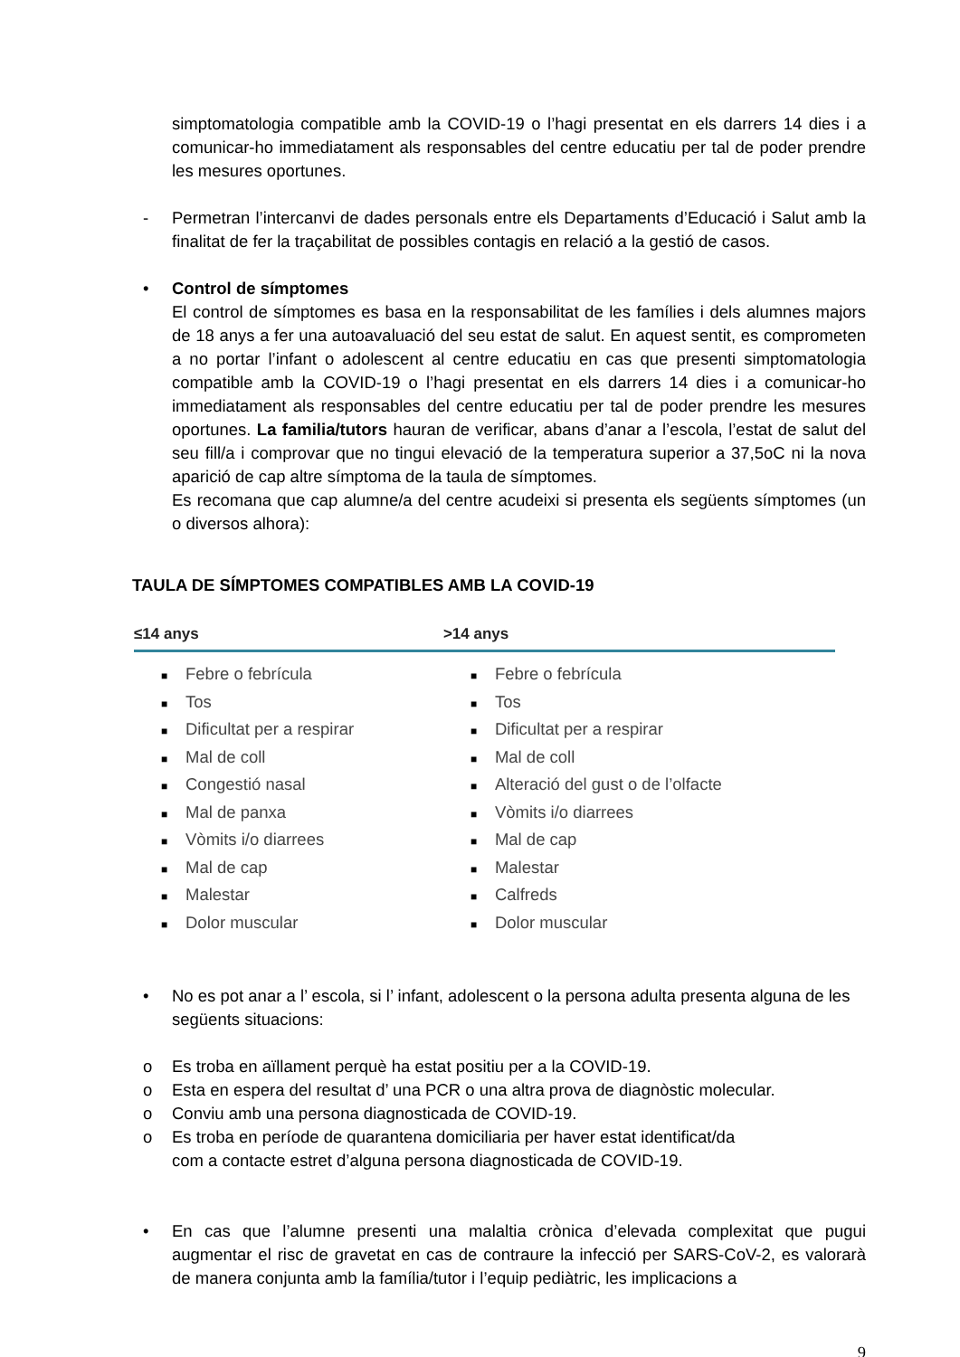simptomatologia compatible amb la COVID-19 o l’hagi presentat en els darrers 14 dies i a comunicar-ho immediatament als responsables del centre educatiu per tal de poder prendre les mesures oportunes.
- Permetran l’intercanvi de dades personals entre els Departaments d’Educació i Salut amb la finalitat de fer la traçabilitat de possibles contagis en relació a la gestió de casos.
• Control de símptomes
El control de símptomes es basa en la responsabilitat de les famílies i dels alumnes majors de 18 anys a fer una autoavaluació del seu estat de salut. En aquest sentit, es comprometen a no portar l’infant o adolescent al centre educatiu en cas que presenti simptomatologia compatible amb la COVID-19 o l’hagi presentat en els darrers 14 dies i a comunicar-ho immediatament als responsables del centre educatiu per tal de poder prendre les mesures oportunes. La familia/tutors hauran de verificar, abans d’anar a l’escola, l’estat de salut del seu fill/a i comprovar que no tingui elevació de la temperatura superior a 37,5oC ni la nova aparició de cap altre símptoma de la taula de símptomes.
Es recomana que cap alumne/a del centre acudeixi si presenta els següents símptomes (un o diversos alhora):
TAULA DE SÍMPTOMES COMPATIBLES AMB LA COVID-19
| ≤14 anys | >14 anys |
| --- | --- |
| ■ Febre o febrícula ■ Tos ■ Dificultat per a respirar ■ Mal de coll ■ Congestió nasal ■ Mal de panxa ■ Vòmits i/o diarrees ■ Mal de cap ■ Malestar ■ Dolor muscular | ■ Febre o febrícula ■ Tos ■ Dificultat per a respirar ■ Mal de coll ■ Alteració del gust o de l’olfacte ■ Vòmits i/o diarrees ■ Mal de cap ■ Malestar ■ Calfreds ■ Dolor muscular |
• No es pot anar a l’ escola, si l’ infant, adolescent o la persona adulta presenta alguna de les següents situacions:
o Es troba en aïllament perquè ha estat positiu per a la COVID-19.
o Esta en espera del resultat d’ una PCR o una altra prova de diagnòstic molecular.
o Conviu amb una persona diagnosticada de COVID-19.
o Es troba en període de quarantena domiciliaria per haver estat identificat/da
com a contacte estret d’alguna persona diagnosticada de COVID-19.
• En cas que l’alumne presenti una malaltia crònica d’elevada complexitat que pugui augmentar el risc de gravetat en cas de contraure la infecció per SARS-CoV-2, es valorarà de manera conjunta amb la família/tutor i l’equip pediàtric, les implicacions a
9